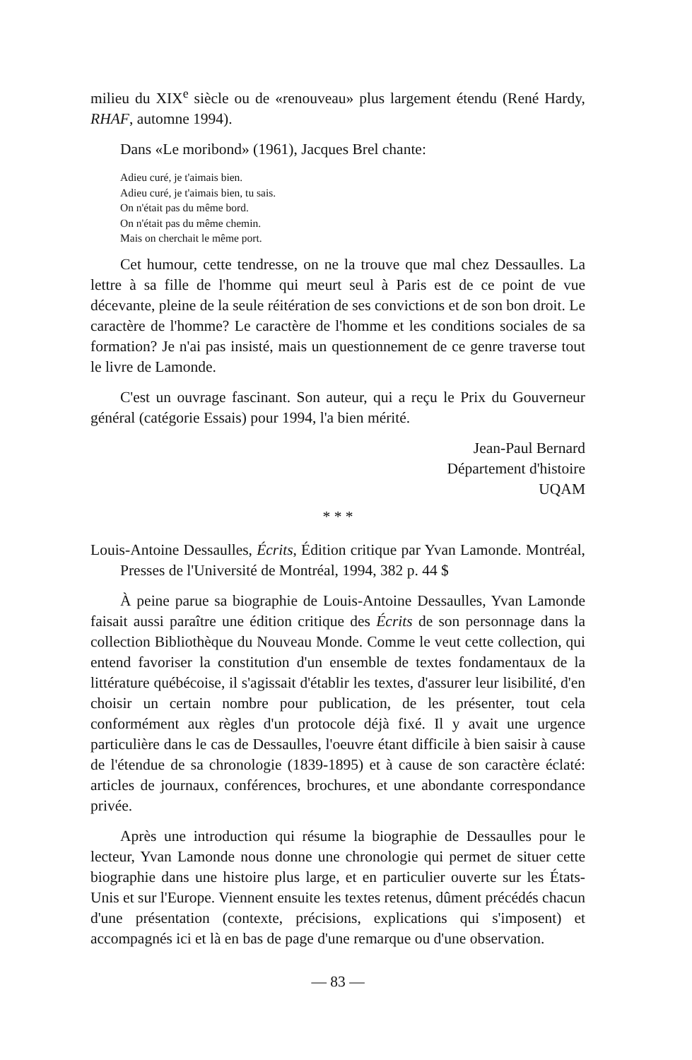milieu du XIX<sup>e</sup> siècle ou de «renouveau» plus largement étendu (René Hardy, RHAF, automne 1994).
Dans «Le moribond» (1961), Jacques Brel chante:
Adieu curé, je t'aimais bien.
Adieu curé, je t'aimais bien, tu sais.
On n'était pas du même bord.
On n'était pas du même chemin.
Mais on cherchait le même port.
Cet humour, cette tendresse, on ne la trouve que mal chez Dessaulles. La lettre à sa fille de l'homme qui meurt seul à Paris est de ce point de vue décevante, pleine de la seule réitération de ses convictions et de son bon droit. Le caractère de l'homme? Le caractère de l'homme et les conditions sociales de sa formation? Je n'ai pas insisté, mais un questionnement de ce genre traverse tout le livre de Lamonde.
C'est un ouvrage fascinant. Son auteur, qui a reçu le Prix du Gouverneur général (catégorie Essais) pour 1994, l'a bien mérité.
Jean-Paul Bernard
Département d'histoire
UQAM
* * *
Louis-Antoine Dessaulles, Écrits, Édition critique par Yvan Lamonde. Montréal, Presses de l'Université de Montréal, 1994, 382 p. 44 $
À peine parue sa biographie de Louis-Antoine Dessaulles, Yvan Lamonde faisait aussi paraître une édition critique des Écrits de son personnage dans la collection Bibliothèque du Nouveau Monde. Comme le veut cette collection, qui entend favoriser la constitution d'un ensemble de textes fondamentaux de la littérature québécoise, il s'agissait d'établir les textes, d'assurer leur lisibilité, d'en choisir un certain nombre pour publication, de les présenter, tout cela conformément aux règles d'un protocole déjà fixé. Il y avait une urgence particulière dans le cas de Dessaulles, l'oeuvre étant difficile à bien saisir à cause de l'étendue de sa chronologie (1839-1895) et à cause de son caractère éclaté: articles de journaux, conférences, brochures, et une abondante correspondance privée.
Après une introduction qui résume la biographie de Dessaulles pour le lecteur, Yvan Lamonde nous donne une chronologie qui permet de situer cette biographie dans une histoire plus large, et en particulier ouverte sur les États-Unis et sur l'Europe. Viennent ensuite les textes retenus, dûment précédés chacun d'une présentation (contexte, précisions, explications qui s'imposent) et accompagnés ici et là en bas de page d'une remarque ou d'une observation.
— 83 —